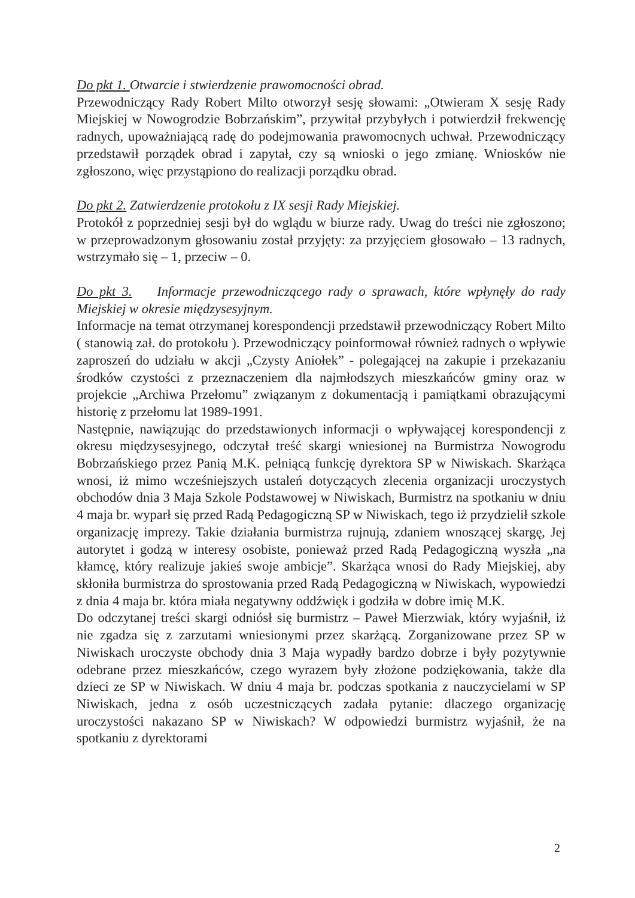Do pkt 1. Otwarcie i stwierdzenie prawomocności obrad.
Przewodniczący Rady Robert Milto otworzył sesję słowami: „Otwieram X sesję Rady Miejskiej w Nowogrodzie Bobrzańskim”, przywitał przybyłych i potwierdził frekwencję radnych, upoważniającą radę do podejmowania prawomocnych uchwał. Przewodniczący przedstawił porządek obrad i zapytał, czy są wnioski o jego zmianę. Wniosków nie zgłoszono, więc przystąpiono do realizacji porządku obrad.
Do pkt 2. Zatwierdzenie protokołu z IX sesji Rady Miejskiej.
Protokół z poprzedniej sesji był do wglądu w biurze rady. Uwag do treści nie zgłoszono; w przeprowadzonym głosowaniu został przyjęty: za przyjęciem głosowało – 13 radnych, wstrzymało się – 1, przeciw – 0.
Do pkt 3. Informacje przewodniczącego rady o sprawach, które wpłynęły do rady Miejskiej w okresie międzysesyjnym.
Informacje na temat otrzymanej korespondencji przedstawił przewodniczący Robert Milto ( stanowią zał. do protokołu ). Przewodniczący poinformował również radnych o wpływie zaproszeń do udziału w akcji „Czysty Aniołek” - polegającej na zakupie i przekazaniu środków czystości z przeznaczeniem dla najmłodszych mieszkańców gminy oraz w projekcie „Archiwa Przełomu” związanym z dokumentacją i pamiątkami obrazującymi historię z przełomu lat 1989-1991.
Następnie, nawiązując do przedstawionych informacji o wpływającej korespondencji z okresu międzysesyjnego, odczytał treść skargi wniesionej na Burmistrza Nowogrodu Bobrzańskiego przez Panią M.K. pełniącą funkcję dyrektora SP w Niwiskach. Skarżąca wnosi, iż mimo wcześniejszych ustaleń dotyczących zlecenia organizacji uroczystych obchodów dnia 3 Maja Szkole Podstawowej w Niwiskach, Burmistrz na spotkaniu w dniu 4 maja br. wyparł się przed Radą Pedagogiczną SP w Niwiskach, tego iż przydzielił szkole organizację imprezy. Takie działania burmistrza rujnują, zdaniem wnoszącej skargę, Jej autorytet i godzą w interesy osobiste, ponieważ przed Radą Pedagogiczną wyszła „na kłamcę, który realizuje jakieś swoje ambicje”. Skarżąca wnosi do Rady Miejskiej, aby skłoniła burmistrza do sprostowania przed Radą Pedagogiczną w Niwiskach, wypowiedzi z dnia 4 maja br. która miała negatywny oddźwięk i godziła w dobre imię M.K.
Do odczytanej treści skargi odniósł się burmistrz – Paweł Mierzwiak, który wyjaśnił, iż nie zgadza się z zarzutami wniesionymi przez skarżącą. Zorganizowane przez SP w Niwiskach uroczyste obchody dnia 3 Maja wypadły bardzo dobrze i były pozytywnie odebrane przez mieszkańców, czego wyrazem były złożone podziękowania, także dla dzieci ze SP w Niwiskach. W dniu 4 maja br. podczas spotkania z nauczycielami w SP Niwiskach, jedna z osób uczestniczących zadała pytanie: dlaczego organizację uroczystości nakazano SP w Niwiskach? W odpowiedzi burmistrz wyjaśnił, że na spotkaniu z dyrektorami
2